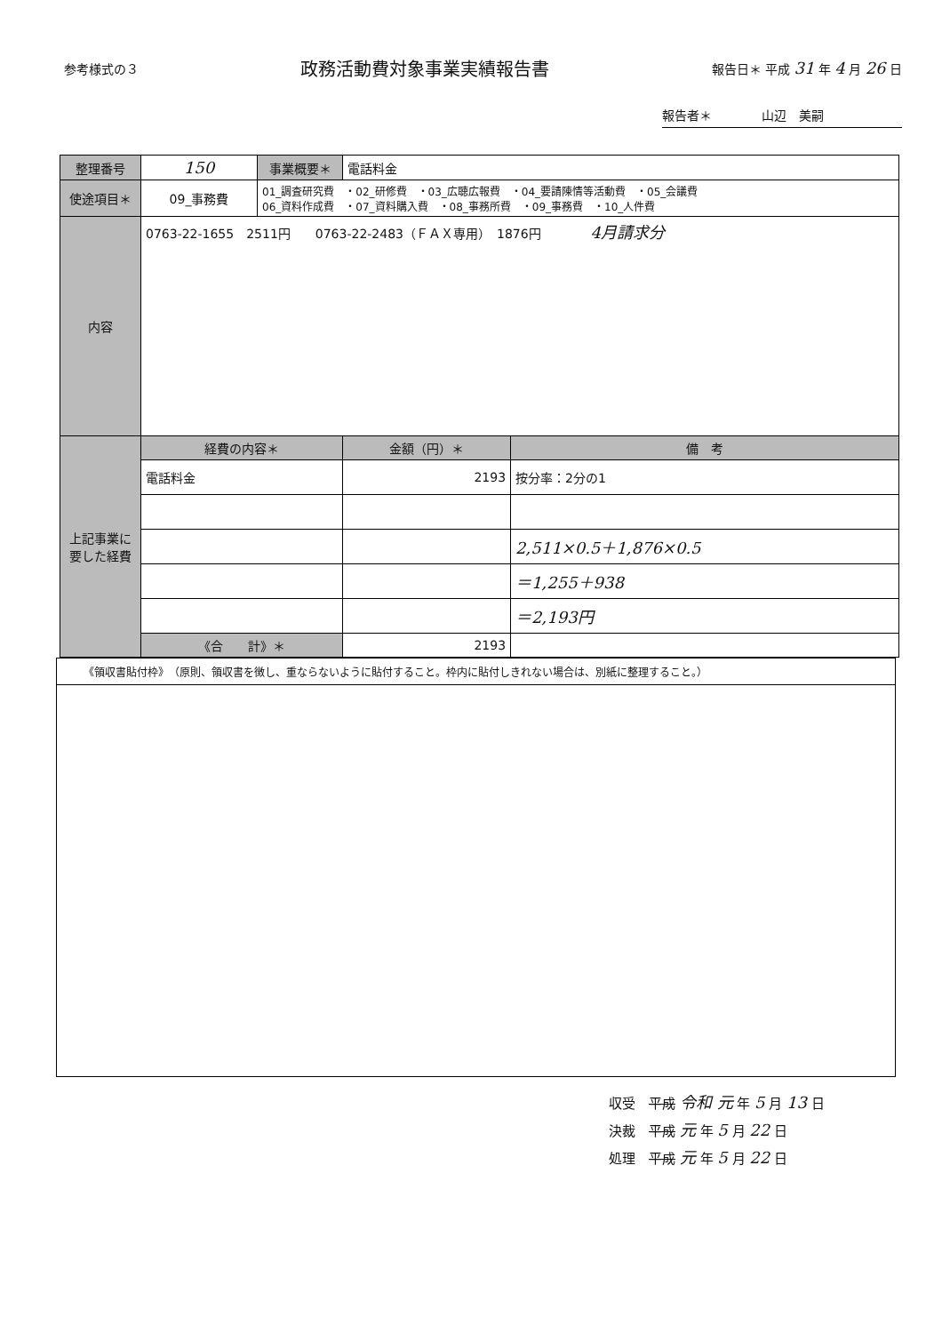参考様式の３
政務活動費対象事業実績報告書
報告日＊ 平成 31 年 4 月 26 日
報告者＊　　　　山辺　美嗣
| 整理番号 | 150 | 事業概要＊ | 電話料金 | |
| 使途項目＊ | 09_事務費 | 01_調査研究費 ・02_研修費 ・03_広聴広報費 ・04_要請陳情等活動費 ・05_会議費 06_資料作成費 ・07_資料購入費 ・08_事務所費 ・09_事務費 ・10_人件費 | | |
| 内容 | 0763-22-1655 2511円 0763-22-2483（ＦＡＸ専用） 1876円 4月請求分 | | | |
| 上記事業に要した経費 | 経費の内容＊ | | 金額（円）＊ | 備 考 |
| | 電話料金 | | 2193 | 按分率：2分の1 |
| | | | | 2,511×0.5＋1,876×0.5 |
| | | | | ＝1,255＋938 |
| | | | | ＝2,193円 |
| | 《合 計》＊ | | 2193 | |
《領収書貼付枠》　（原則、領収書を徴し、重ならないように貼付すること。枠内に貼付しきれない場合は、別紙に整理すること。）
収受　平成 令和 元 年 5 月 13 日
決裁　平成 元 年 5 月 22 日
処理　平成 元 年 5 月 22 日